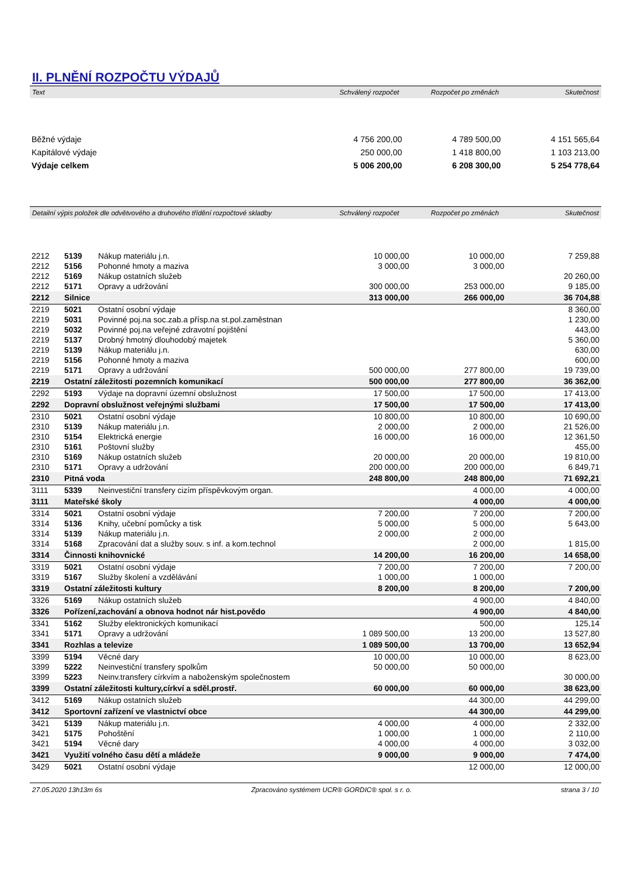II. PLNĚNÍ ROZPOČTU VÝDAJŮ
| Text | Schválený rozpočet | Rozpočet po změnách | Skutečnost |
| --- | --- | --- | --- |
| Běžné výdaje | 4 756 200,00 | 4 789 500,00 | 4 151 565,64 |
| Kapitálové výdaje | 250 000,00 | 1 418 800,00 | 1 103 213,00 |
| Výdaje celkem | 5 006 200,00 | 6 208 300,00 | 5 254 778,64 |
| Detailní výpis položek dle odvětvového a druhového třídění rozpočtové skladby | Schválený rozpočet | Rozpočet po změnách | Skutečnost |
| --- | --- | --- | --- |
| 2212 | 5139 | Nákup materiálu j.n. | 10 000,00 | 10 000,00 | 7 259,88 |
| 2212 | 5156 | Pohonné hmoty a maziva | 3 000,00 | 3 000,00 | |
| 2212 | 5169 | Nákup ostatních služeb | | | 20 260,00 |
| 2212 | 5171 | Opravy a udržování | 300 000,00 | 253 000,00 | 9 185,00 |
| 2212 | Silnice | | 313 000,00 | 266 000,00 | 36 704,88 |
| 2219 | 5021 | Ostatní osobní výdaje | | | 8 360,00 |
| 2219 | 5031 | Povinné poj.na soc.zab.a přísp.na st.pol.zaměstnan | | | 1 230,00 |
| 2219 | 5032 | Povinné poj.na veřejné zdravotní pojištění | | | 443,00 |
| 2219 | 5137 | Drobný hmotný dlouhodobý majetek | | | 5 360,00 |
| 2219 | 5139 | Nákup materiálu j.n. | | | 630,00 |
| 2219 | 5156 | Pohonné hmoty a maziva | | | 600,00 |
| 2219 | 5171 | Opravy a udržování | 500 000,00 | 277 800,00 | 19 739,00 |
| 2219 | Ostatní záležitosti pozemních komunikací | | 500 000,00 | 277 800,00 | 36 362,00 |
| 2292 | 5193 | Výdaje na dopravní územní obslužnost | 17 500,00 | 17 500,00 | 17 413,00 |
| 2292 | Dopravní obslužnost veřejnými službami | | 17 500,00 | 17 500,00 | 17 413,00 |
| 2310 | 5021 | Ostatní osobní výdaje | 10 800,00 | 10 800,00 | 10 690,00 |
| 2310 | 5139 | Nákup materiálu j.n. | 2 000,00 | 2 000,00 | 21 526,00 |
| 2310 | 5154 | Elektrická energie | 16 000,00 | 16 000,00 | 12 361,50 |
| 2310 | 5161 | Poštovní služby | | | 455,00 |
| 2310 | 5169 | Nákup ostatních služeb | 20 000,00 | 20 000,00 | 19 810,00 |
| 2310 | 5171 | Opravy a udržování | 200 000,00 | 200 000,00 | 6 849,71 |
| 2310 | Pitná voda | | 248 800,00 | 248 800,00 | 71 692,21 |
| 3111 | 5339 | Neinvestiční transfery cizím příspěvkovým organ. | | 4 000,00 | 4 000,00 |
| 3111 | Mateřské školy | | | 4 000,00 | 4 000,00 |
| 3314 | 5021 | Ostatní osobní výdaje | 7 200,00 | 7 200,00 | 7 200,00 |
| 3314 | 5136 | Knihy, učební pomůcky a tisk | 5 000,00 | 5 000,00 | 5 643,00 |
| 3314 | 5139 | Nákup materiálu j.n. | 2 000,00 | 2 000,00 | |
| 3314 | 5168 | Zpracování dat a služby souv. s inf. a kom.technol | | 2 000,00 | 1 815,00 |
| 3314 | Činnosti knihovnické | | 14 200,00 | 16 200,00 | 14 658,00 |
| 3319 | 5021 | Ostatní osobní výdaje | 7 200,00 | 7 200,00 | 7 200,00 |
| 3319 | 5167 | Služby školení a vzdělávání | 1 000,00 | 1 000,00 | |
| 3319 | Ostatní záležitosti kultury | | 8 200,00 | 8 200,00 | 7 200,00 |
| 3326 | 5169 | Nákup ostatních služeb | | 4 900,00 | 4 840,00 |
| 3326 | Pořízení,zachování a obnova hodnot nár hist.povědo | | | 4 900,00 | 4 840,00 |
| 3341 | 5162 | Služby elektronických komunikací | | 500,00 | 125,14 |
| 3341 | 5171 | Opravy a udržování | 1 089 500,00 | 13 200,00 | 13 527,80 |
| 3341 | Rozhlas a televize | | 1 089 500,00 | 13 700,00 | 13 652,94 |
| 3399 | 5194 | Věcné dary | 10 000,00 | 10 000,00 | 8 623,00 |
| 3399 | 5222 | Neinvestiční transfery spolkům | 50 000,00 | 50 000,00 | |
| 3399 | 5223 | Neinv.transfery církvím a naboženským společnostem | | | 30 000,00 |
| 3399 | Ostatní záležitosti kultury,církví a sděl.prostř. | | 60 000,00 | 60 000,00 | 38 623,00 |
| 3412 | 5169 | Nákup ostatních služeb | | 44 300,00 | 44 299,00 |
| 3412 | Sportovní zařízení ve vlastnictví obce | | | 44 300,00 | 44 299,00 |
| 3421 | 5139 | Nákup materiálu j.n. | 4 000,00 | 4 000,00 | 2 332,00 |
| 3421 | 5175 | Pohoštění | 1 000,00 | 1 000,00 | 2 110,00 |
| 3421 | 5194 | Věcné dary | 4 000,00 | 4 000,00 | 3 032,00 |
| 3421 | Využití volného času dětí a mládeže | | 9 000,00 | 9 000,00 | 7 474,00 |
| 3429 | 5021 | Ostatní osobní výdaje | | 12 000,00 | 12 000,00 |
27.05.2020 13h13m 6s Zpracováno systémem UCR® GORDIC® spol. s r. o. strana 3 / 10